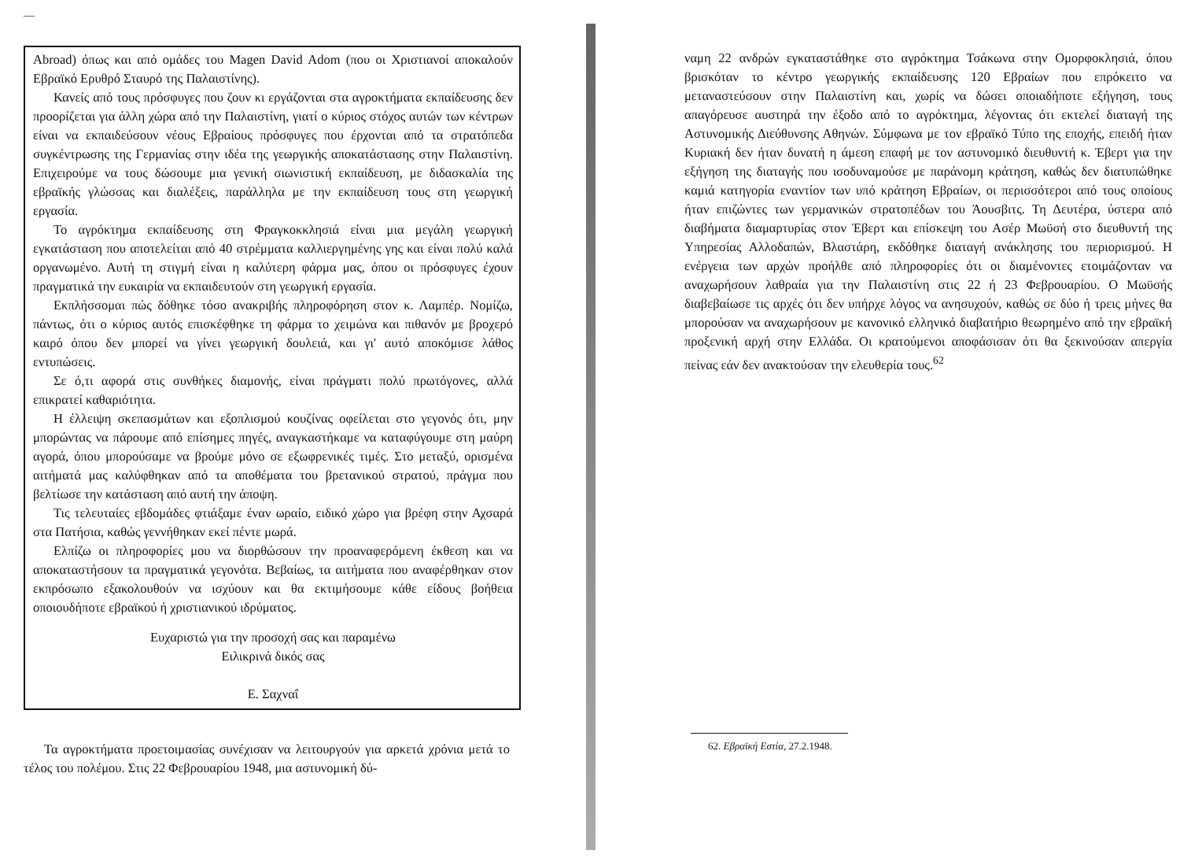—
Abroad) όπως και από ομάδες του Magen David Adom (που οι Χριστιανοί αποκαλούν Εβραϊκό Ερυθρό Σταυρό της Παλαιστίνης).
Κανείς από τους πρόσφυγες που ζουν κι εργάζονται στα αγροκτήματα εκπαίδευσης δεν προορίζεται για άλλη χώρα από την Παλαιστίνη, γιατί ο κύριος στόχος αυτών των κέντρων είναι να εκπαιδεύσουν νέους Εβραίους πρόσφυγες που έρχονται από τα στρατόπεδα συγκέντρωσης της Γερμανίας στην ιδέα της γεωργικής αποκατάστασης στην Παλαιστίνη. Επιχειρούμε να τους δώσουμε μια γενική σιωνιστική εκπαίδευση, με διδασκαλία της εβραϊκής γλώσσας και διαλέξεις, παράλληλα με την εκπαίδευση τους στη γεωργική εργασία.
Το αγρόκτημα εκπαίδευσης στη Φραγκοκκλησιά είναι μια μεγάλη γεωργική εγκατάσταση που αποτελείται από 40 στρέμματα καλλιεργημένης γης και είναι πολύ καλά οργανωμένο. Αυτή τη στιγμή είναι η καλύτερη φάρμα μας, όπου οι πρόσφυγες έχουν πραγματικά την ευκαιρία να εκπαιδευτούν στη γεωργική εργασία.
Εκπλήσσομαι πώς δόθηκε τόσο ανακριβής πληροφόρηση στον κ. Λαμπέρ. Νομίζω, πάντως, ότι ο κύριος αυτός επισκέφθηκε τη φάρμα το χειμώνα και πιθανόν με βροχερό καιρό όπου δεν μπορεί να γίνει γεωργική δουλειά, και γι' αυτό αποκόμισε λάθος εντυπώσεις.
Σε ό,τι αφορά στις συνθήκες διαμονής, είναι πράγματι πολύ πρωτόγονες, αλλά επικρατεί καθαριότητα.
Η έλλειψη σκεπασμάτων και εξοπλισμού κουζίνας οφείλεται στο γεγονός ότι, μην μπορώντας να πάρουμε από επίσημες πηγές, αναγκαστήκαμε να καταφύγουμε στη μαύρη αγορά, όπου μπορούσαμε να βρούμε μόνο σε εξωφρενικές τιμές. Στο μεταξύ, ορισμένα αιτήματά μας καλύφθηκαν από τα αποθέματα του βρετανικού στρατού, πράγμα που βελτίωσε την κατάσταση από αυτή την άποψη.
Τις τελευταίες εβδομάδες φτιάξαμε έναν ωραίο, ειδικό χώρο για βρέφη στην Αχσαρά στα Πατήσια, καθώς γεννήθηκαν εκεί πέντε μωρά.
Ελπίζω οι πληροφορίες μου να διορθώσουν την προαναφερόμενη έκθεση και να αποκαταστήσουν τα πραγματικά γεγονότα. Βεβαίως, τα αιτήματα που αναφέρθηκαν στον εκπρόσωπο εξακολουθούν να ισχύουν και θα εκτιμήσουμε κάθε είδους βοήθεια οποιουδήποτε εβραϊκού ή χριστιανικού ιδρύματος.
Ευχαριστώ για την προσοχή σας και παραμένω
Ειλικρινά δικός σας
Ε. Σαχναΐ
Τα αγροκτήματα προετοιμασίας συνέχισαν να λειτουργούν για αρκετά χρόνια μετά το τέλος του πολέμου. Στις 22 Φεβρουαρίου 1948, μια αστυνομική δύ-
ναμη 22 ανδρών εγκαταστάθηκε στο αγρόκτημα Τσάκωνα στην Ομορφοκλησιά, όπου βρισκόταν το κέντρο γεωργικής εκπαίδευσης 120 Εβραίων που επρόκειτο να μεταναστεύσουν στην Παλαιστίνη και, χωρίς να δώσει οποιαδήποτε εξήγηση, τους απαγόρευσε αυστηρά την έξοδο από το αγρόκτημα, λέγοντας ότι εκτελεί διαταγή της Αστυνομικής Διεύθυνσης Αθηνών. Σύμφωνα με τον εβραϊκό Τύπο της εποχής, επειδή ήταν Κυριακή δεν ήταν δυνατή η άμεση επαφή με τον αστυνομικό διευθυντή κ. Έβερτ για την εξήγηση της διαταγής που ισοδυναμούσε με παράνομη κράτηση, καθώς δεν διατυπώθηκε καμιά κατηγορία εναντίον των υπό κράτηση Εβραίων, οι περισσότεροι από τους οποίους ήταν επιζώντες των γερμανικών στρατοπέδων του Άουσβιτς. Τη Δευτέρα, ύστερα από διαβήματα διαμαρτυρίας στον Έβερτ και επίσκεψη του Ασέρ Μωϋσή στο διευθυντή της Υπηρεσίας Αλλοδαπών, Βλαστάρη, εκδόθηκε διαταγή ανάκλησης του περιορισμού. Η ενέργεια των αρχών προήλθε από πληροφορίες ότι οι διαμένοντες ετοιμάζονταν να αναχωρήσουν λαθραία για την Παλαιστίνη στις 22 ή 23 Φεβρουαρίου. Ο Μωϋσής διαβεβαίωσε τις αρχές ότι δεν υπήρχε λόγος να ανησυχούν, καθώς σε δύο ή τρεις μήνες θα μπορούσαν να αναχωρήσουν με κανονικό ελληνικό διαβατήριο θεωρημένο από την εβραϊκή προξενική αρχή στην Ελλάδα. Οι κρατούμενοι αποφάσισαν ότι θα ξεκινούσαν απεργία πείνας εάν δεν ανακτούσαν την ελευθερία τους.<sup>62</sup>
62. Εβραϊκή Εστία, 27.2.1948.